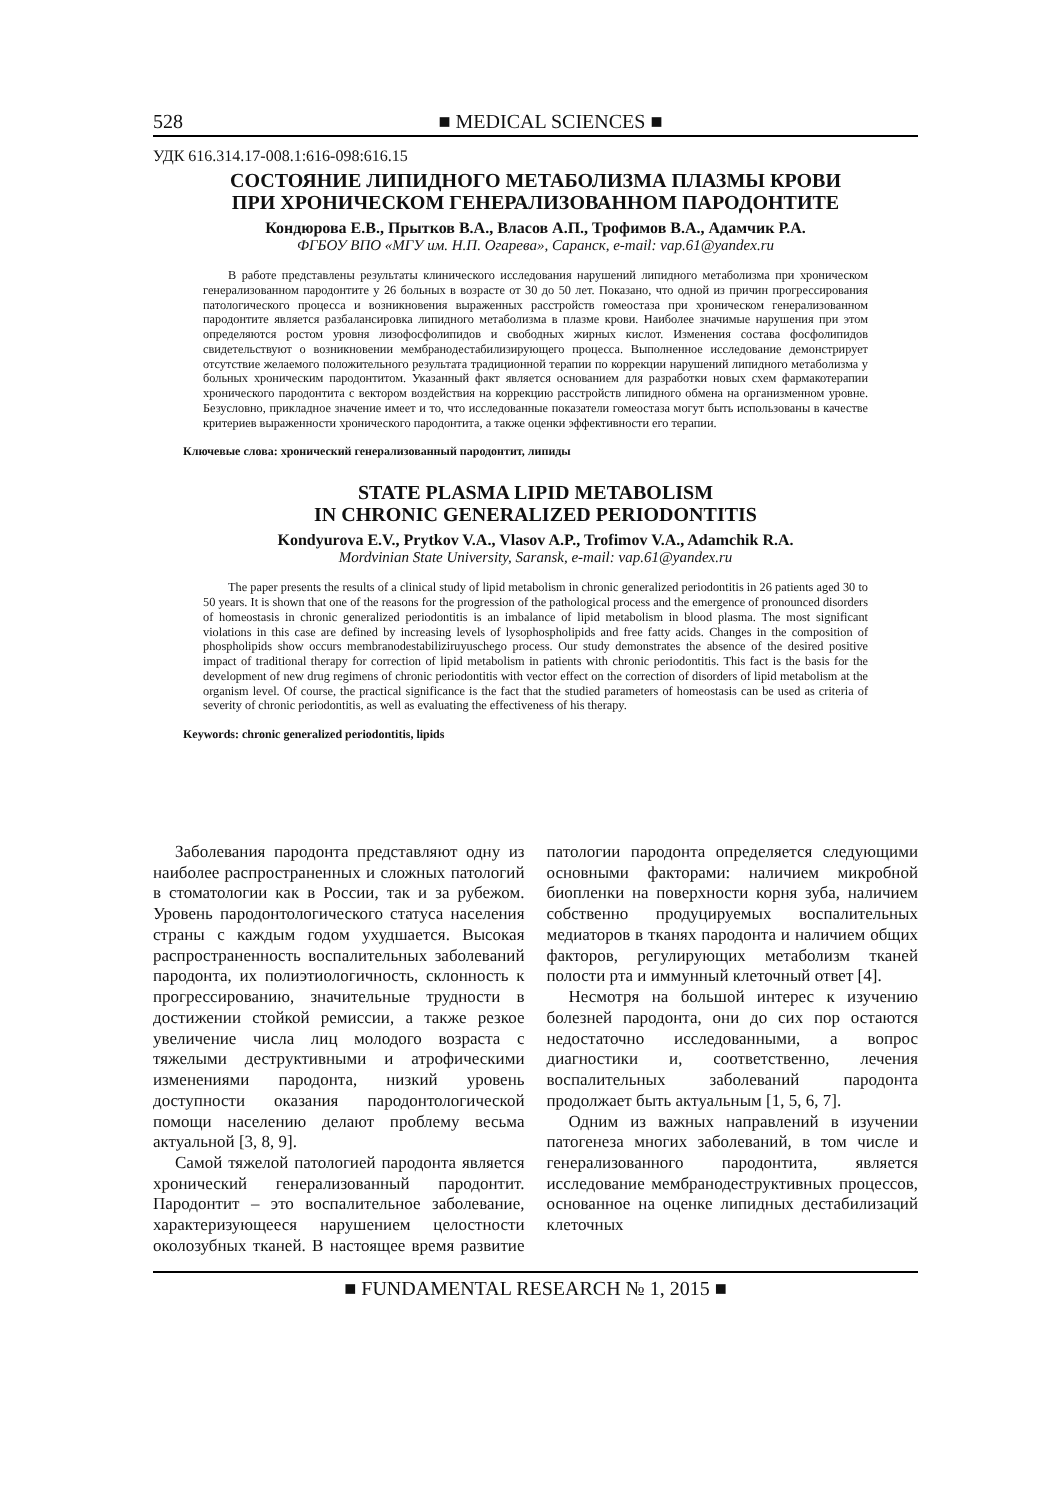528 ■ MEDICAL SCIENCES ■
УДК 616.314.17-008.1:616-098:616.15
СОСТОЯНИЕ ЛИПИДНОГО МЕТАБОЛИЗМА ПЛАЗМЫ КРОВИ
ПРИ ХРОНИЧЕСКОМ ГЕНЕРАЛИЗОВАННОМ ПАРОДОНТИТЕ
Кондюрова Е.В., Прытков В.А., Власов А.П., Трофимов В.А., Адамчик Р.А.
ФГБОУ ВПО «МГУ им. Н.П. Огарева», Саранск, e-mail: vap.61@yandex.ru
В работе представлены результаты клинического исследования нарушений липидного метаболизма при хроническом генерализованном пародонтите у 26 больных в возрасте от 30 до 50 лет. Показано, что одной из причин прогрессирования патологического процесса и возникновения выраженных расстройств гомеостаза при хроническом генерализованном пародонтите является разбалансировка липидного метаболизма в плазме крови. Наиболее значимые нарушения при этом определяются ростом уровня лизофосфолипидов и свободных жирных кислот. Изменения состава фосфолипидов свидетельствуют о возникновении мембранодестабилизирующего процесса. Выполненное исследование демонстрирует отсутствие желаемого положительного результата традиционной терапии по коррекции нарушений липидного метаболизма у больных хроническим пародонтитом. Указанный факт является основанием для разработки новых схем фармакотерапии хронического пародонтита с вектором воздействия на коррекцию расстройств липидного обмена на организменном уровне. Безусловно, прикладное значение имеет и то, что исследованные показатели гомеостаза могут быть использованы в качестве критериев выраженности хронического пародонтита, а также оценки эффективности его терапии.
Ключевые слова: хронический генерализованный пародонтит, липиды
STATE PLASMA LIPID METABOLISM
IN CHRONIC GENERALIZED PERIODONTITIS
Kondyurova E.V., Prytkov V.A., Vlasov A.P., Trofimov V.A., Adamchik R.A.
Mordvinian State University, Saransk, e-mail: vap.61@yandex.ru
The paper presents the results of a clinical study of lipid metabolism in chronic generalized periodontitis in 26 patients aged 30 to 50 years. It is shown that one of the reasons for the progression of the pathological process and the emergence of pronounced disorders of homeostasis in chronic generalized periodontitis is an imbalance of lipid metabolism in blood plasma. The most significant violations in this case are defined by increasing levels of lysophospholipids and free fatty acids. Changes in the composition of phospholipids show occurs membranodestabiliziruyuschego process. Our study demonstrates the absence of the desired positive impact of traditional therapy for correction of lipid metabolism in patients with chronic periodontitis. This fact is the basis for the development of new drug regimens of chronic periodontitis with vector effect on the correction of disorders of lipid metabolism at the organism level. Of course, the practical significance is the fact that the studied parameters of homeostasis can be used as criteria of severity of chronic periodontitis, as well as evaluating the effectiveness of his therapy.
Keywords: chronic generalized periodontitis, lipids
Заболевания пародонта представляют одну из наиболее распространенных и сложных патологий в стоматологии как в России, так и за рубежом. Уровень пародонтологического статуса населения страны с каждым годом ухудшается. Высокая распространенность воспалительных заболеваний пародонта, их полиэтиологичность, склонность к прогрессированию, значительные трудности в достижении стойкой ремиссии, а также резкое увеличение числа лиц молодого возраста с тяжелыми деструктивными и атрофическими изменениями пародонта, низкий уровень доступности оказания пародонтологической помощи населению делают проблему весьма актуальной [3, 8, 9].
Самой тяжелой патологией пародонта является хронический генерализованный пародонтит. Пародонтит – это воспалительное заболевание, характеризующееся нарушением целостности околозубных тканей. В настоящее время развитие патологии пародонта определяется следующими основными факторами: наличием микробной биопленки на поверхности корня зуба, наличием собственно продуцируемых воспалительных медиаторов в тканях пародонта и наличием общих факторов, регулирующих метаболизм тканей полости рта и иммунный клеточный ответ [4].
Несмотря на большой интерес к изучению болезней пародонта, они до сих пор остаются недостаточно исследованными, а вопрос диагностики и, соответственно, лечения воспалительных заболеваний пародонта продолжает быть актуальным [1, 5, 6, 7].
Одним из важных направлений в изучении патогенеза многих заболеваний, в том числе и генерализованного пародонтита, является исследование мембранодеструктивных процессов, основанное на оценке липидных дестабилизаций клеточных
■ FUNDAMENTAL RESEARCH № 1, 2015 ■